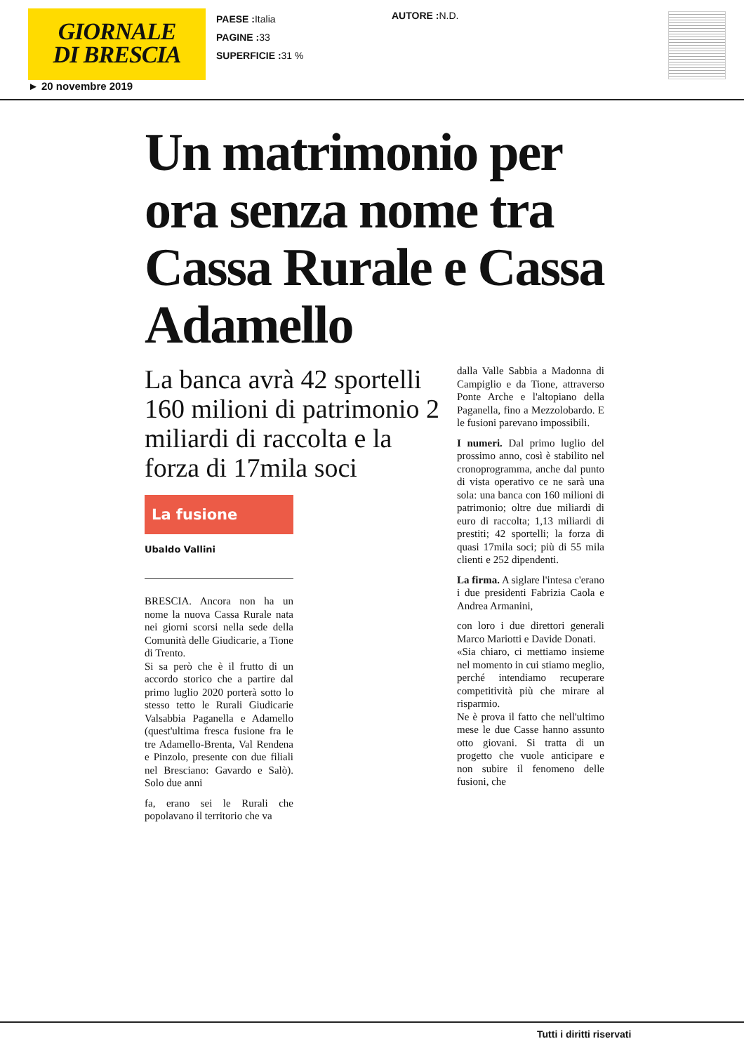GIORNALE
DI BRESCIA
PAESE : Italia
PAGINE : 33
SUPERFICIE : 31 %
AUTORE : N.D.
► 20 novembre 2019
Un matrimonio per ora senza nome tra Cassa Rurale e Cassa Adamello
La banca avrà 42 sportelli 160 milioni di patrimonio 2 miliardi di raccolta e la forza di 17mila soci
La fusione
Ubaldo Vallini
BRESCIA. Ancora non ha un nome la nuova Cassa Rurale nata nei giorni scorsi nella sede della Comunità delle Giudicarie, a Tione di Trento.
Si sa però che è il frutto di un accordo storico che a partire dal primo luglio 2020 porterà sotto lo stesso tetto le Rurali Giudicarie Valsabbia Paganella e Adamello (quest'ultima fresca fusione fra le tre Adamello-Brenta, Val Rendena e Pinzolo, presente con due filiali nel Bresciano: Gavardo e Salò). Solo due anni
fa, erano sei le Rurali che popolavano il territorio che va
dalla Valle Sabbia a Madonna di Campiglio e da Tione, attraverso Ponte Arche e l'altopiano della Paganella, fino a Mezzolobardo. E le fusioni parevano impossibili.
I numeri. Dal primo luglio del prossimo anno, così è stabilito nel cronoprogramma, anche dal punto di vista operativo ce ne sarà una sola: una banca con 160 milioni di patrimonio; oltre due miliardi di euro di raccolta; 1,13 miliardi di prestiti; 42 sportelli; la forza di quasi 17mila soci; più di 55 mila clienti e 252 dipendenti.
La firma. A siglare l'intesa c'erano i due presidenti Fabrizia Caola e Andrea Armanini,
con loro i due direttori generali Marco Mariotti e Davide Donati.
«Sia chiaro, ci mettiamo insieme nel momento in cui stiamo meglio, perché intendiamo recuperare competitività più che mirare al risparmio.
Ne è prova il fatto che nell'ultimo mese le due Casse hanno assunto otto giovani. Si tratta di un progetto che vuole anticipare e non subire il fenomeno delle fusioni, che
Tutti i diritti riservati